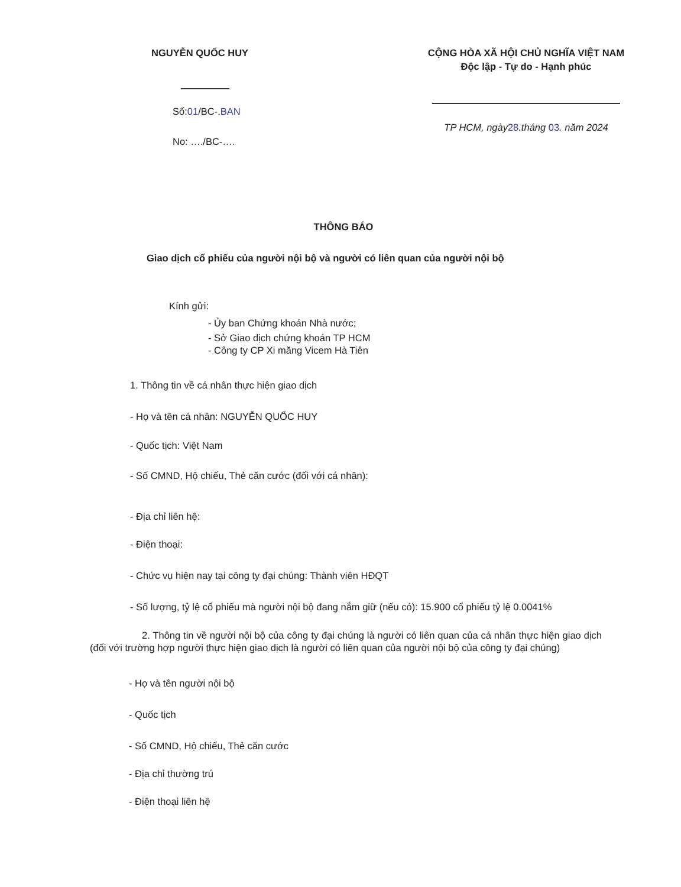NGUYỄN QUỐC HUY
Số:01/BC-.BAN
No: …./BC-….
CỘNG HÒA XÃ HỘI CHỦ NGHĨA VIỆT NAM
Độc lập - Tự do - Hạnh phúc
TP HCM, ngày28.tháng 03. năm 2024
THÔNG BÁO
Giao dịch cổ phiếu của người nội bộ và người có liên quan của người nội bộ
Kính gửi:
- Ủy ban Chứng khoán Nhà nước;
- Sở Giao dịch chứng khoán TP HCM
- Công ty CP Xi măng Vicem Hà Tiên
1. Thông tin về cá nhân thực hiện giao dịch
- Họ và tên cá nhân: NGUYỄN QUỐC HUY
- Quốc tịch: Việt Nam
- Số CMND, Hộ chiếu, Thẻ căn cước (đối với cá nhân):
- Địa chỉ liên hệ:
- Điện thoại:
- Chức vụ hiện nay tại công ty đại chúng: Thành viên HĐQT
- Số lượng, tỷ lệ cổ phiếu mà người nội bộ đang nắm giữ (nếu có): 15.900 cổ phiếu tỷ lệ 0.0041%
2. Thông tin về người nội bộ của công ty đại chúng là người có liên quan của cá nhân thực hiện giao dịch (đối với trường hợp người thực hiện giao dịch là người có liên quan của người nội bộ của công ty đại chúng)
- Họ và tên người nội bộ
- Quốc tịch
- Số CMND, Hộ chiếu, Thẻ căn cước
- Địa chỉ thường trú
- Điện thoại liên hệ